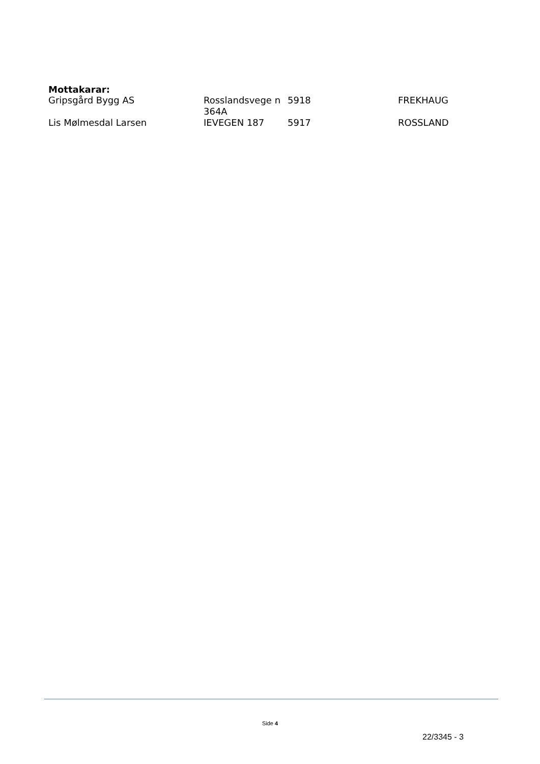Mottakarar:
| Gripsgård Bygg AS | Rosslandsvege n 364A | 5918 | FREKHAUG |
| Lis Mølmesdal Larsen | IEVEGEN 187 | 5917 | ROSSLAND |
Side 4
22/3345 - 3